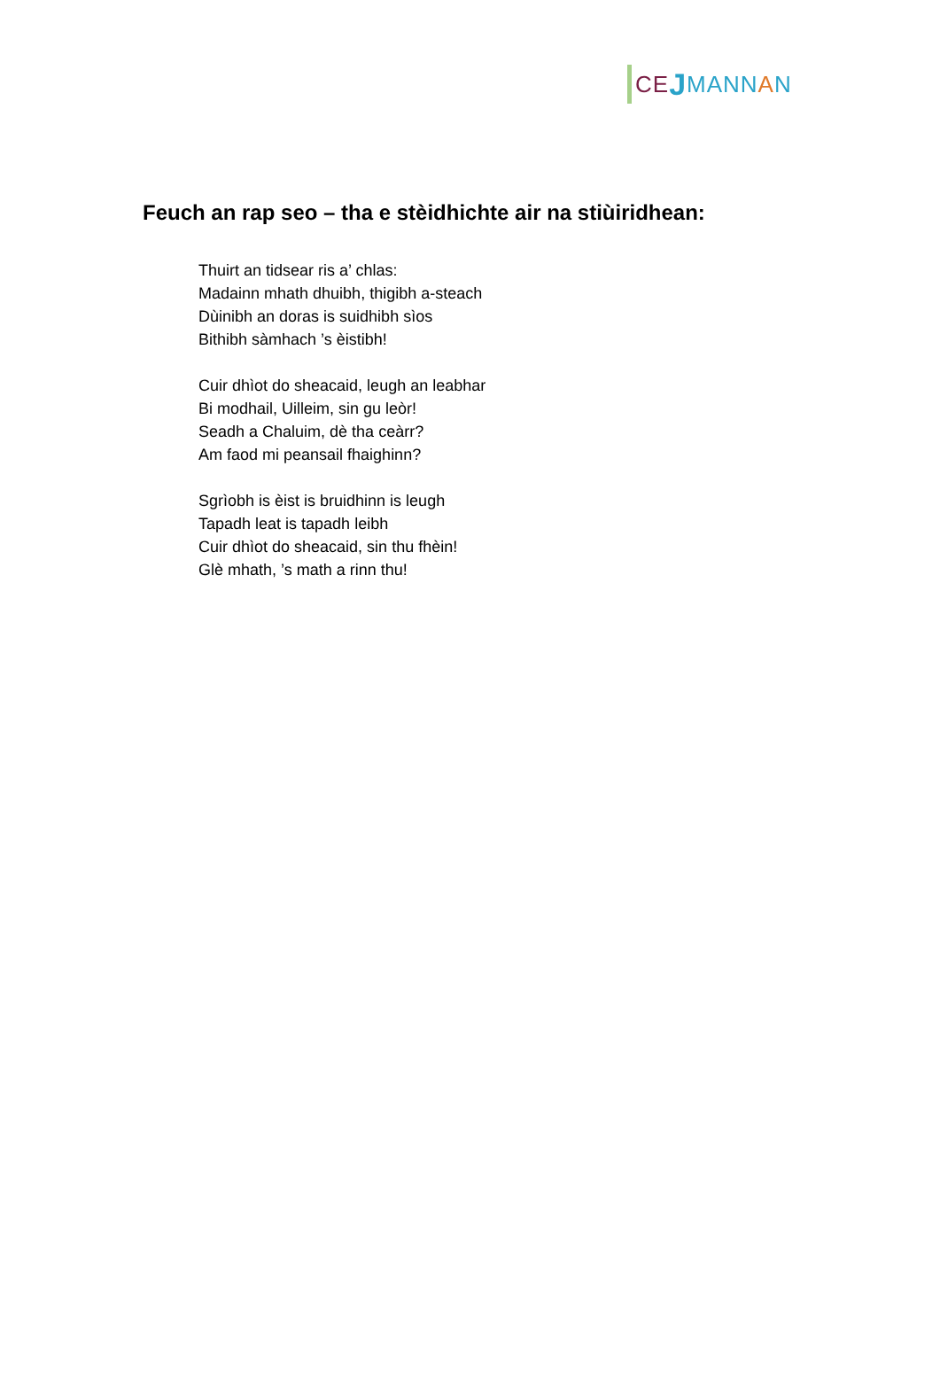CE J MANN A N
Feuch an rap seo – tha e stèidhichte air na stiùiridhean:
Thuirt an tidsear ris a’ chlas:
Madainn mhath dhuibh, thigibh a-steach
Dùinibh an doras is suidhibh sìos
Bithibh sàmhach ’s èistibh!
Cuir dhìot do sheacaid, leugh an leabhar
Bi modhail, Uilleim, sin gu leòr!
Seadh a Chaluim, dè tha ceàrr?
Am faod mi peansail fhaighinn?
Sgrìobh is èist is bruidhinn is leugh
Tapadh leat is tapadh leibh
Cuir dhìot do sheacaid, sin thu fhèin!
Glè mhath, ’s math a rinn thu!